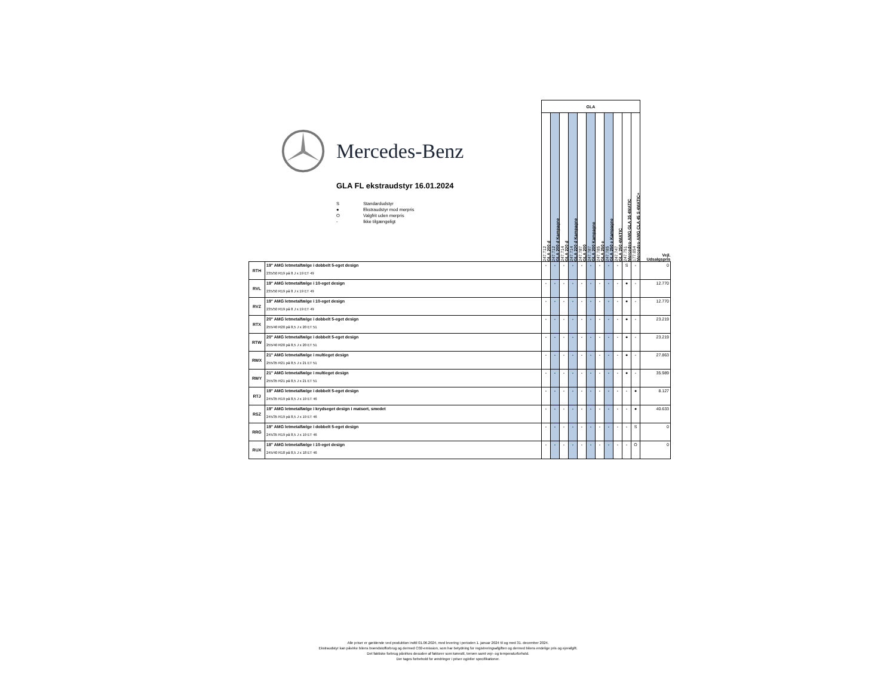Mercedes-Benz
GLA FL ekstraudstyr 16.01.2024
S Standardudstyr
● Ekstraudstyr mod merpris
O Valgfrit uden merpris
- Ikke tilgængeligt
| | | GLA | | | | | | | | | | | |
| | | 247.712 GLA 200 d | 247.712 GLA 200 d Kampagne | 247.714 GLA 220 d | 247.714 GLA 220 d Kampagne | 247.787 GLA 200 | 247.787 GLA 200 Kampagne | 247.785 GLA 250 e | 247.785 GLA 250 e Kampagne | 247.747 GLA 250 4MATIC | 247.751 Mercedes-AMG GLA 35 4MATIC | 177.054 Mercedes-AMG CLA 45 S 4MATIC+ | Vejl. Udsalgspris |
| RTH | 19" AMG letmetalfælge i dobbelt 5-eget design 235/50 R19 på 8 J x 19 ET 49 | - | - | - | - | - | - | - | - | - | S | - | 0 |
| RVL | 19" AMG letmetalfælge i 10-eget design 235/50 R19 på 8 J x 19 ET 49 | - | - | - | - | - | - | - | - | - | ● | - | 12.770 |
| RVZ | 19" AMG letmetalfælge i 10-eget design 235/50 R19 på 8 J x 19 ET 49 | - | - | - | - | - | - | - | - | - | ● | - | 12.770 |
| RTX | 20" AMG letmetalfælge i dobbelt 5-eget design 255/40 R20 på 8,5 J x 20 ET 51 | - | - | - | - | - | - | - | - | - | ● | - | 23.219 |
| RTW | 20" AMG letmetalfælge i dobbelt 5-eget design 255/40 R20 på 8,5 J x 20 ET 51 | - | - | - | - | - | - | - | - | - | ● | - | 23.219 |
| RWX | 21" AMG letmetalfælge i multieget design 255/35 R21 på 8,5 J x 21 ET 51 | - | - | - | - | - | - | - | - | - | ● | - | 27.863 |
| RWY | 21" AMG letmetalfælge i multieget design 255/35 R21 på 8,5 J x 21 ET 51 | - | - | - | - | - | - | - | - | - | ● | - | 35.989 |
| RTJ | 19" AMG letmetalfælge i dobbelt 5-eget design 245/35 R19 på 8,5 J x 19 ET 46 | - | - | - | - | - | - | - | - | - | - | ● | 8.127 |
| RSZ | 19" AMG letmetalfælge i krydseget design i matsort, smedet 245/35 R19 på 8,5 J x 19 ET 46 | - | - | - | - | - | - | - | - | - | - | ● | 40.633 |
| RRG | 19" AMG letmetalfælge i dobbelt 5-eget design 245/35 R19 på 8,5 J x 19 ET 46 | - | - | - | - | - | - | - | - | - | - | S | 0 |
| RUX | 18" AMG letmetalfælge i 10-eget design 245/40 R18 på 8,5 J x 18 ET 46 | - | - | - | - | - | - | - | - | - | - | O | 0 |
Alle priser er gældende ved produktion indtil 01.06.2024, med levering i perioden 1. januar 2024 til og med 31. december 2024.
Ekstraudstyr kan påvirke bilens brændstofforbrug og dermed C02-emission, som har betydning for registreringsafgiften og dermed bilens endelige pris og ejerafgift.
Det faktiske forbrug påvirkes desuden af faktorer som kørestil, terræn samt vejr- og temperaturforhold.
Der tages forbehold for ændringer i priser og/eller specifikationer.